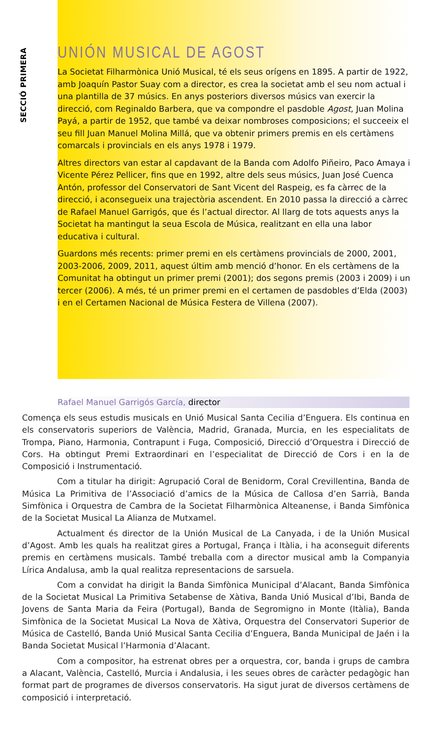SECCIÓ PRIMERA
UNIÓN MUSICAL DE AGOST
La Societat Filharmònica Unió Musical, té els seus orígens en 1895. A partir de 1922, amb Joaquín Pastor Suay com a director, es crea la societat amb el seu nom actual i una plantilla de 37 músics. En anys posteriors diversos músics van exercir la direcció, com Reginaldo Barbera, que va compondre el pasdoble Agost, Juan Molina Payá, a partir de 1952, que també va deixar nombroses composicions; el succeeix el seu fill Juan Manuel Molina Millá, que va obtenir primers premis en els certàmens comarcals i provincials en els anys 1978 i 1979.
Altres directors van estar al capdavant de la Banda com Adolfo Piñeiro, Paco Amaya i Vicente Pérez Pellicer, fins que en 1992, altre dels seus músics, Juan José Cuenca Antón, professor del Conservatori de Sant Vicent del Raspeig, es fa càrrec de la direcció, i aconsegueix una trajectòria ascendent. En 2010 passa la direcció a càrrec de Rafael Manuel Garrigós, que és l’actual director. Al llarg de tots aquests anys la Societat ha mantingut la seua Escola de Música, realitzant en ella una labor educativa i cultural.
Guardons més recents: primer premi en els certàmens provincials de 2000, 2001, 2003-2006, 2009, 2011, aquest últim amb menció d’honor. En els certàmens de la Comunitat ha obtingut un primer premi (2001); dos segons premis (2003 i 2009) i un tercer (2006). A més, té un primer premi en el certamen de pasdobles d’Elda (2003) i en el Certamen Nacional de Música Festera de Villena (2007).
Rafael Manuel Garrigós García, director
Comença els seus estudis musicals en Unió Musical Santa Cecilia d’Enguera. Els continua en els conservatoris superiors de València, Madrid, Granada, Murcia, en les especialitats de Trompa, Piano, Harmonia, Contrapunt i Fuga, Composició, Direcció d’Orquestra i Direcció de Cors. Ha obtingut Premi Extraordinari en l’especialitat de Direcció de Cors i en la de Composició i Instrumentació.
Com a titular ha dirigit: Agrupació Coral de Benidorm, Coral Crevillentina, Banda de Música La Primitiva de l’Associació d’amics de la Música de Callosa d’en Sarrià, Banda Simfònica i Orquestra de Cambra de la Societat Filharmònica Alteanense, i Banda Simfònica de la Societat Musical La Alianza de Mutxamel.
Actualment és director de la Unión Musical de La Canyada, i de la Unión Musical d’Agost. Amb les quals ha realitzat gires a Portugal, França i Itàlia, i ha aconseguit diferents premis en certàmens musicals. També treballa com a director musical amb la Companyia Lírica Andalusa, amb la qual realitza representacions de sarsuela.
Com a convidat ha dirigit la Banda Simfònica Municipal d’Alacant, Banda Simfònica de la Societat Musical La Primitiva Setabense de Xàtiva, Banda Unió Musical d’Ibi, Banda de Jovens de Santa Maria da Feira (Portugal), Banda de Segromigno in Monte (Itàlia), Banda Simfònica de la Societat Musical La Nova de Xàtiva, Orquestra del Conservatori Superior de Música de Castelló, Banda Unió Musical Santa Cecilia d’Enguera, Banda Municipal de Jaén i la Banda Societat Musical l’Harmonia d’Alacant.
Com a compositor, ha estrenat obres per a orquestra, cor, banda i grups de cambra a Alacant, València, Castelló, Murcia i Andalusia, i les seues obres de caràcter pedagògic han format part de programes de diversos conservatoris. Ha sigut jurat de diversos certàmens de composició i interpretació.